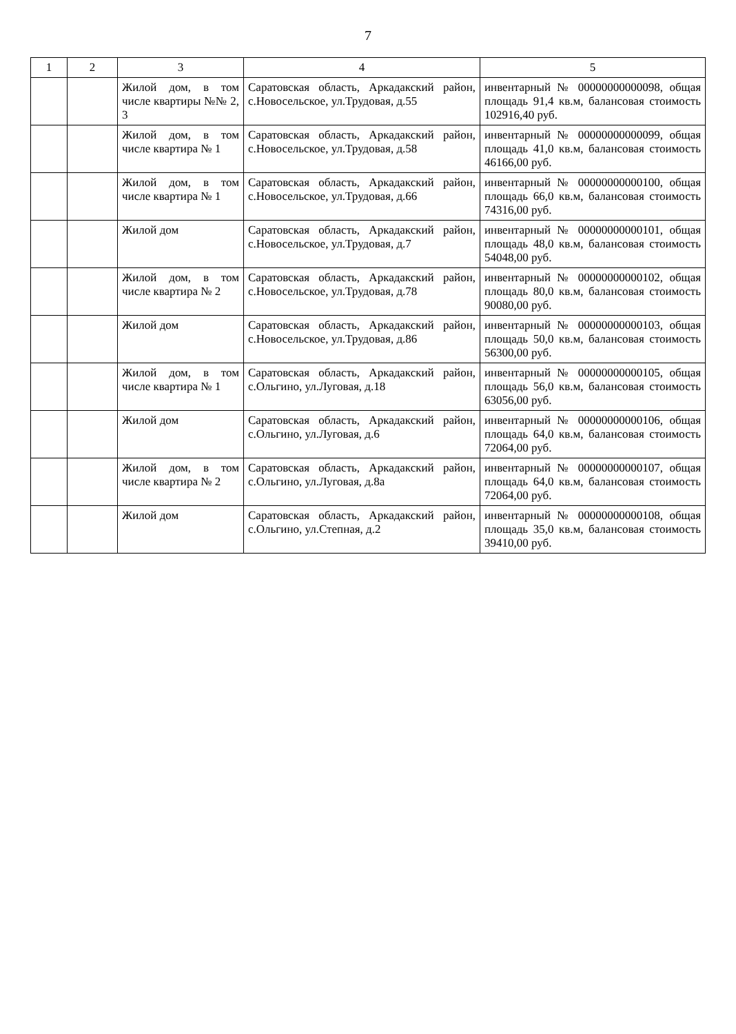7
| 1 | 2 | 3 | 4 | 5 |
| --- | --- | --- | --- | --- |
| | | Жилой дом, в том числе квартиры №№ 2, 3 | Саратовская область, Аркадакский район, с.Новосельское, ул.Трудовая, д.55 | инвентарный № 00000000000098, общая площадь 91,4 кв.м, балансовая стоимость 102916,40 руб. |
| | | Жилой дом, в том числе квартира № 1 | Саратовская область, Аркадакский район, с.Новосельское, ул.Трудовая, д.58 | инвентарный № 00000000000099, общая площадь 41,0 кв.м, балансовая стоимость 46166,00 руб. |
| | | Жилой дом, в том числе квартира № 1 | Саратовская область, Аркадакский район, с.Новосельское, ул.Трудовая, д.66 | инвентарный № 00000000000100, общая площадь 66,0 кв.м, балансовая стоимость 74316,00 руб. |
| | | Жилой дом | Саратовская область, Аркадакский район, с.Новосельское, ул.Трудовая, д.7 | инвентарный № 00000000000101, общая площадь 48,0 кв.м, балансовая стоимость 54048,00 руб. |
| | | Жилой дом, в том числе квартира № 2 | Саратовская область, Аркадакский район, с.Новосельское, ул.Трудовая, д.78 | инвентарный № 00000000000102, общая площадь 80,0 кв.м, балансовая стоимость 90080,00 руб. |
| | | Жилой дом | Саратовская область, Аркадакский район, с.Новосельское, ул.Трудовая, д.86 | инвентарный № 00000000000103, общая площадь 50,0 кв.м, балансовая стоимость 56300,00 руб. |
| | | Жилой дом, в том числе квартира № 1 | Саратовская область, Аркадакский район, с.Ольгино, ул.Луговая, д.18 | инвентарный № 00000000000105, общая площадь 56,0 кв.м, балансовая стоимость 63056,00 руб. |
| | | Жилой дом | Саратовская область, Аркадакский район, с.Ольгино, ул.Луговая, д.6 | инвентарный № 00000000000106, общая площадь 64,0 кв.м, балансовая стоимость 72064,00 руб. |
| | | Жилой дом, в том числе квартира № 2 | Саратовская область, Аркадакский район, с.Ольгино, ул.Луговая, д.8а | инвентарный № 00000000000107, общая площадь 64,0 кв.м, балансовая стоимость 72064,00 руб. |
| | | Жилой дом | Саратовская область, Аркадакский район, с.Ольгино, ул.Степная, д.2 | инвентарный № 00000000000108, общая площадь 35,0 кв.м, балансовая стоимость 39410,00 руб. |